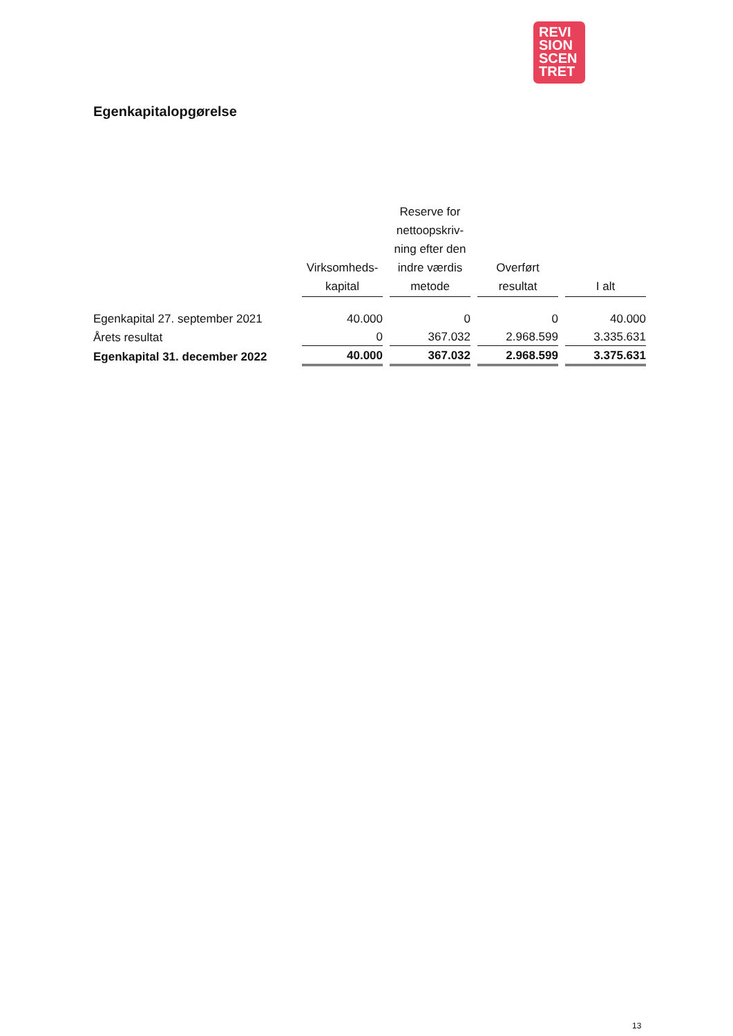REVI
SION
SCEN
TRET
Egenkapitalopgørelse
| | Virksomheds- kapital | Reserve for nettoopskriv- ning efter den indre værdis metode | Overført resultat | I alt |
| --- | --- | --- | --- | --- |
| Egenkapital 27. september 2021 | 40.000 | 0 | 0 | 40.000 |
| Årets resultat | 0 | 367.032 | 2.968.599 | 3.335.631 |
| Egenkapital 31. december 2022 | 40.000 | 367.032 | 2.968.599 | 3.375.631 |
13